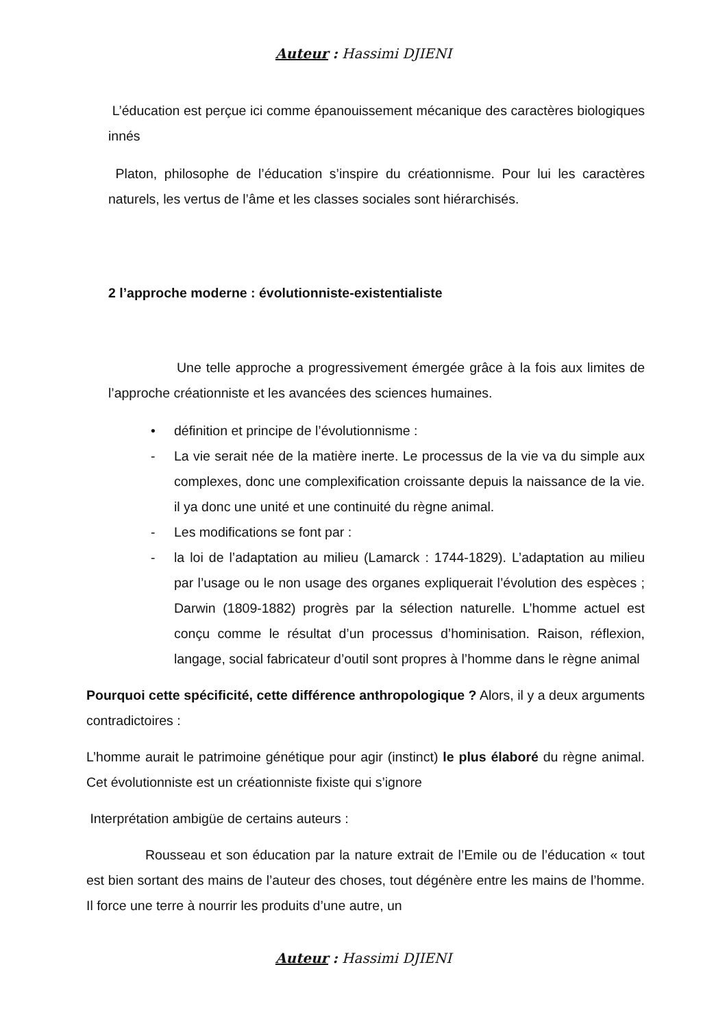Auteur : Hassimi DJIENI
L’éducation est perçue ici comme épanouissement mécanique des caractères biologiques innés
Platon, philosophe de l’éducation s’inspire du créationnisme. Pour lui les caractères naturels, les vertus de l’âme et les classes sociales sont hiérarchisés.
2 l’approche moderne : évolutionniste-existentialiste
Une telle approche a progressivement émergée grâce à la fois aux limites de l’approche créationniste et les avancées des sciences humaines.
• définition et principe de l’évolutionnisme :
- La vie serait née de la matière inerte. Le processus de la vie va du simple aux complexes, donc une complexification croissante depuis la naissance de la vie. il ya donc une unité et une continuité du règne animal.
- Les modifications se font par :
- la loi de l’adaptation au milieu (Lamarck : 1744-1829). L’adaptation au milieu par l’usage ou le non usage des organes expliquerait l’évolution des espèces ; Darwin (1809-1882) progrès par la sélection naturelle. L’homme actuel est conçu comme le résultat d’un processus d’hominisation. Raison, réflexion, langage, social fabricateur d’outil sont propres à l’homme dans le règne animal
Pourquoi cette spécificité, cette différence anthropologique ? Alors, il y a deux arguments contradictoires :
L’homme aurait le patrimoine génétique pour agir (instinct) le plus élaboré du règne animal. Cet évolutionniste est un créationniste fixiste qui s’ignore
Interprétation ambigüe de certains auteurs :
Rousseau et son éducation par la nature extrait de l’Emile ou de l’éducation « tout est bien sortant des mains de l’auteur des choses, tout dégénère entre les mains de l’homme. Il force une terre à nourrir les produits d’une autre, un
Auteur : Hassimi DJIENI